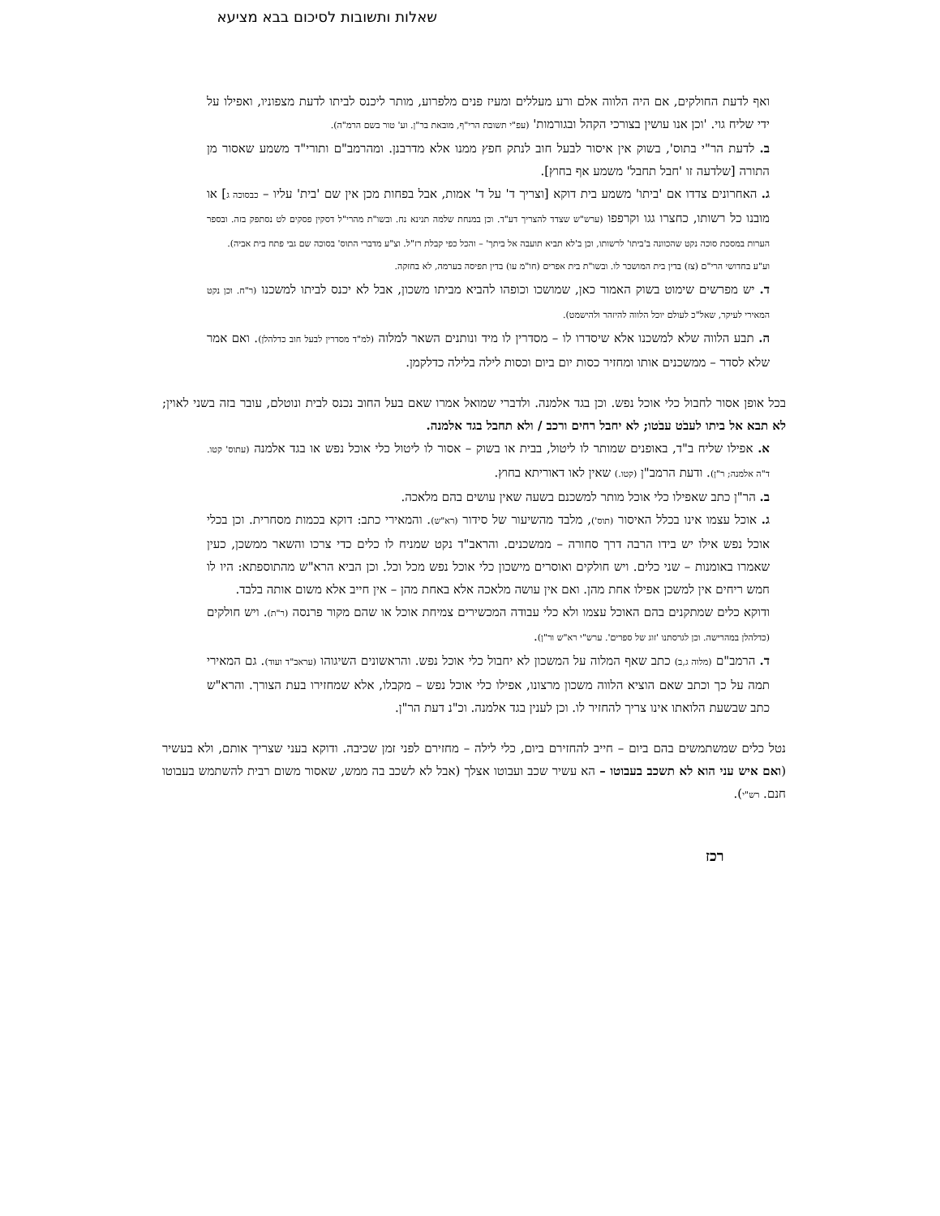שאלות ותשובות לסיכום בבא מציעא
ואף לדעת החולקים, אם היה הלווה אלם ורע מעללים ומעיז פנים מלפרוע, מותר ליכנס לביתו לדעת מצפוניו, ואפילו על ידי שליח גוי. 'וכן אנו עושין בצורכי הקהל ובגורמות' (עפ"י תשובת הרי"ף, מובאת בר"ן. וע' טור בשם הרמ"ה).
ב. לדעת הר"י בתוס', בשוק אין איסור לבעל חוב לנתק חפץ ממנו אלא מדרבנן. ומהרמב"ם ותורי"ד משמע שאסור מן התורה [שלדעה זו 'חבל תחבל' משמע אף בחוץ].
ג. האחרונים צדדו אם 'ביתו' משמע בית דוקא [וצריך ד' על ד' אמות, אבל בפחות מכן אין שם 'בית' עליו – כבסוכה ג] או מובנו כל רשותו, כחצרו גגו וקרפפו (ערש"ש שצדד להצריך דע"ד. וכן במנחת שלמה תנינא נח. ובשו"ת מהרי"ל דסקין פסקים לט נסתפק בזה. ובספר הערות במסכת סוכה נקט שהכוונה ב'ביתו' לרשותו, וכן ב'לא תביא תועבה אל ביתך' – והכל כפי קבלת רז"ל. וצ"ע מדברי התוס' בסוכה שם גבי פתח בית אביה).
וע"ע בחדושי הרי"ם (צז) בדין בית המושכר לו. ובשו"ת בית אפרים (חו"מ עו) בדין תפיסה בערמה, לא בחזקה.
ד. יש מפרשים שימוט בשוק האמור כאן, שמושכו וכופהו להביא מביתו משכון, אבל לא יכנס לביתו למשכנו (ר"ח. וכן נקט המאירי לעיקר, שאל"כ לעולם יוכל הלווה להיזהר ולהישמט).
ה. תבע הלווה שלא למשכנו אלא שיסדרו לו – מסדרין לו מיד ונותנים השאר למלוה (למ"ד מסדרין לבעל חוב כדלהלן). ואם אמר שלא לסדר – ממשכנים אותו ומחזיר כסות יום ביום וכסות לילה בלילה כדלקמן.
בכל אופן אסור לחבול כלי אוכל נפש. וכן בגד אלמנה. ולדברי שמואל אמרו שאם בעל החוב נכנס לבית ונוטלם, עובר בזה בשני לאוין; לא תבא אל ביתו לעבֹט עבֹטו; לא יחבל רחים ורכב / ולא תחבל בגד אלמנה.
א. אפילו שליח ב"ד, באופנים שמותר לו ליטול, בבית או בשוק – אסור לו ליטול כלי אוכל נפש או בגד אלמנה (עתוס' קטו. ד"ה אלמנה; ר"ן). ודעת הרמב"ן (קטו.) שאין לאו דאוריתא בחוץ.
ב. הר"ן כתב שאפילו כלי אוכל מותר למשכנם בשעה שאין עושים בהם מלאכה.
ג. אוכל עצמו אינו בכלל האיסור (תוס'), מלבד מהשיעור של סידור (רא"ש). והמאירי כתב: דוקא בכמות מסחרית. וכן בכלי אוכל נפש אילו יש בידו הרבה דרך סחורה – ממשכנים. והראב"ד נקט שמניח לו כלים כדי צרכו והשאר ממשכן, כעין שאמרו באומנות – שני כלים. ויש חולקים ואוסרים מישכון כלי אוכל נפש מכל וכל. וכן הביא הרא"ש מהתוספתא: היו לו חמש ריחים אין למשכן אפילו אחת מהן. ואם אין עושה מלאכה אלא באחת מהן – אין חייב אלא משום אותה בלבד.
ודוקא כלים שמתקנים בהם האוכל עצמו ולא כלי עבודה המכשירים צמיחת אוכל או שהם מקור פרנסה (ר"ת). ויש חולקים (כדלהלן במהרישה. וכן לגרסתנו 'זוג של ספרים'. ערש"י רא"ש ור"ן).
ד. הרמב"ם (מלוה ג,ב) כתב שאף המלוה על המשכון לא יחבול כלי אוכל נפש. והראשונים השיגוהו (עראב"ד ועוד). גם המאירי תמה על כך וכתב שאם הוציא הלווה משכון מרצונו, אפילו כלי אוכל נפש – מקבלו, אלא שמחזירו בעת הצורך. והרא"ש כתב שבשעת הלואתו אינו צריך להחזיר לו. וכן לענין בגד אלמנה. וכ"נ דעת הר"ן.
נטל כלים שמשתמשים בהם ביום – חייב להחזירם ביום, כלי לילה – מחזירם לפני זמן שכיבה. ודוקא בעני שצריך אותם, ולא בעשיר (ואם איש עני הוא לא תשכב בעבוטו – הא עשיר שכב ועבוטו אצלך (אבל לא לשכב בה ממש, שאסור משום רבית להשתמש בעבוטו חנם. רש"י).
רכז